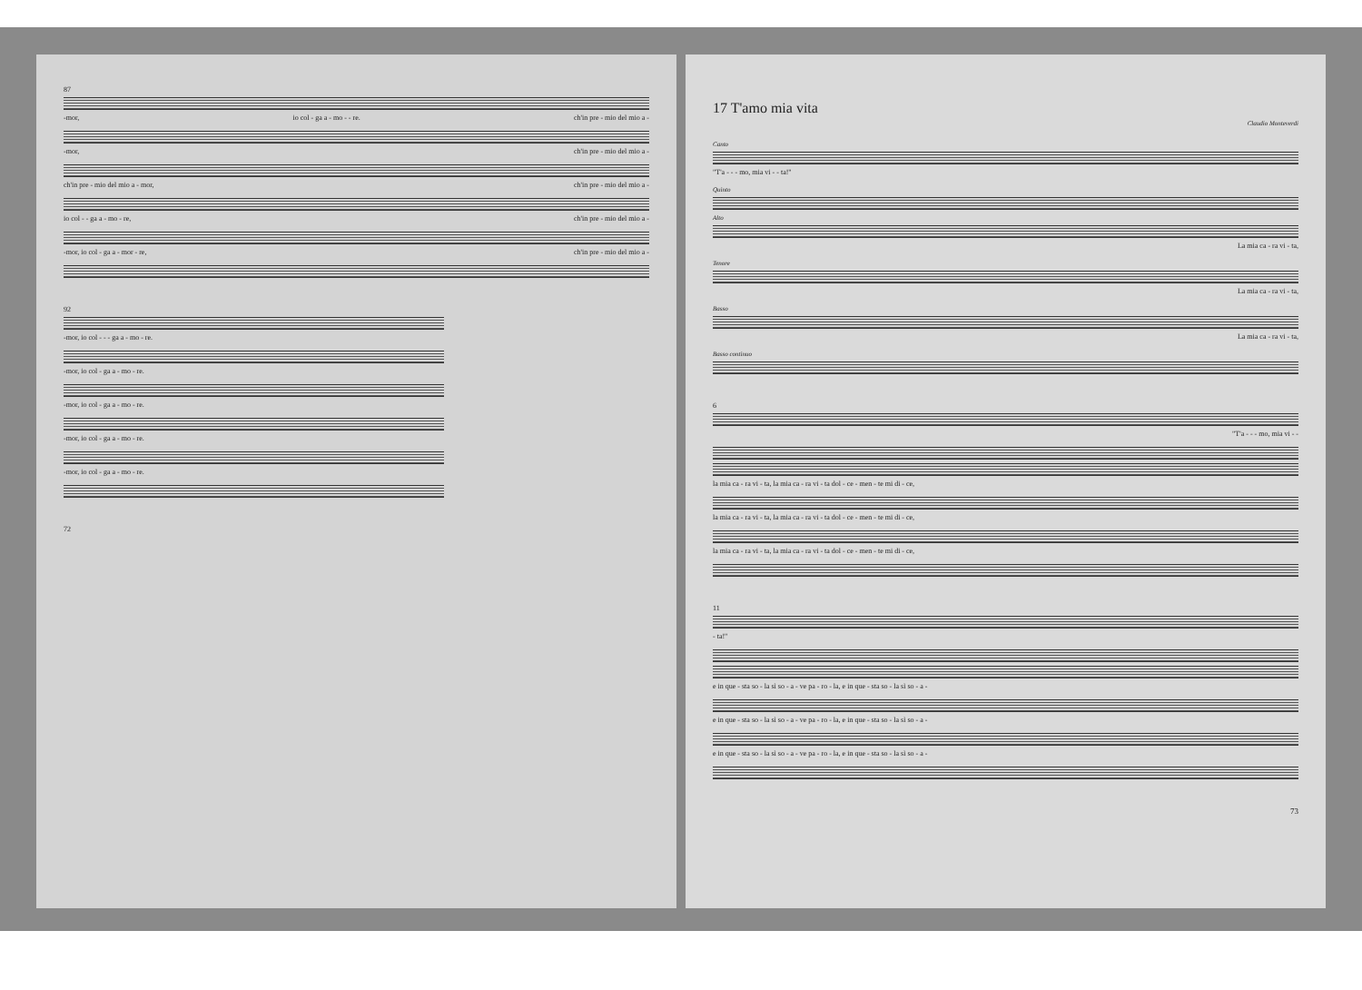87
-mor, io col - ga a - mo - - re. ch'in pre - mio del mio a -
-mor, ch'in pre - mio del mio a -
ch'in pre - mio del mio a - mor, ch'in pre - mio del mio a -
io col - - ga a - mo - re, ch'in pre - mio del mio a -
-mor, io col - ga a - mor - re, ch'in pre - mio del mio a -
92
-mor, io col - - - ga a - mo - re.
-mor, io col - ga a - mo - re.
-mor, io col - ga a - mo - re.
-mor, io col - ga a - mo - re.
-mor, io col - ga a - mo - re.
72
17 T'amo mia vita
Claudio Monteverdi
Canto
"T'a - - - mo, mia vi - - ta!"
Quinto
Alto
La mia ca - ra vi - ta,
Tenore
La mia ca - ra vi - ta,
Basso
La mia ca - ra vi - ta,
Basso continuo
6
"T'a - - - mo, mia vi - -
la mia ca - ra vi - ta, la mia ca - ra vi - ta dol - ce - men - te mi di - ce,
la mia ca - ra vi - ta, la mia ca - ra vi - ta dol - ce - men - te mi di - ce,
la mia ca - ra vi - ta, la mia ca - ra vi - ta dol - ce - men - te mi di - ce,
11
- ta!"
e in que - sta so - la sì so - a - ve pa - ro - la, e in que - sta so - la sì so - a -
e in que - sta so - la sì so - a - ve pa - ro - la, e in que - sta so - la sì so - a -
e in que - sta so - la sì so - a - ve pa - ro - la, e in que - sta so - la sì so - a -
73